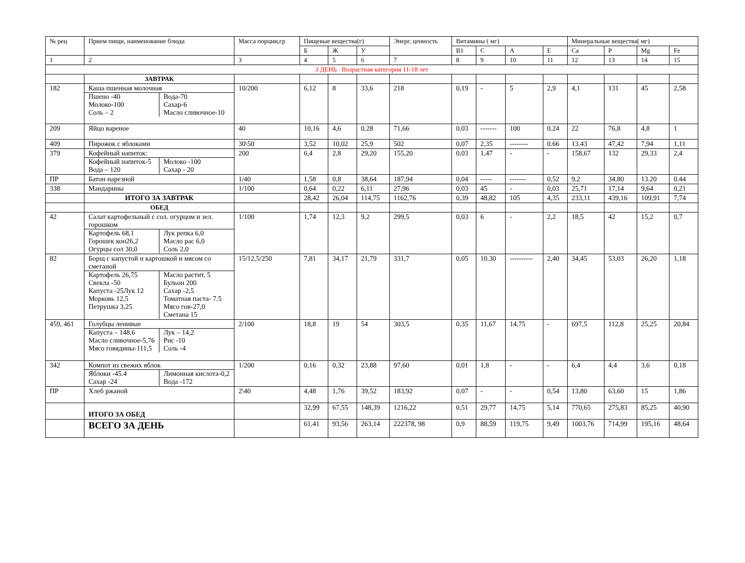| № рец | Прием пищи, наименование блюда | Масса порции,гр | Пищевые вещества(г) | | | Энерг, ценность | Витамины ( мг) | | | | Минеральные вещества( мг) | | | |
| --- | --- | --- | --- | --- | --- | --- | --- | --- | --- | --- | --- | --- | --- | --- |
| | | | Б | Ж | У | | В1 | С | А | Е | Ca | P | Mg | Fe |
| 1 | 2 | 3 | 4 | 5 | 6 | 7 | 8 | 9 | 10 | 11 | 12 | 13 | 14 | 15 |
| 3 ДЕНЬ Возрастная категория 11-18 лет | | | | | | | | | | | | | | |
| | ЗАВТРАК | | | | | | | | | | | | | |
| 182 | Каша пшенная молочная / Пшено -40 Молоко-100 Соль – 2 / Вода-70 Сахар-6 Масло сливочное-10 / | 10/200 | 6,12 | 8 | 33,6 | 218 | 0,19 | - | 5 | 2,9 | 4,1 | 131 | 45 | 2,58 |
| 209 | Яйцо вареное | 40 | 10,16 | 4,6 | 0.28 | 71,66 | 0,03 | ------- | 100 | 0.24 | 22 | 76,8 | 4,8 | 1 |
| 409 | Пирожок с яблоками | 30\50 | 3,52 | 10,02 | 25,9 | 502 | 0,07 | 2,35 | -------- | 0.66 | 13.43 | 47,42 | 7,94 | 1,11 |
| 379 | Кофейный напиток: / Кофейный напиток-5 Вода – 120 / Молоко -100 Сахар - 20 / | 200 | 6,4 | 2,8 | 29,20 | 155,20 | 0,03 | 1,47 | - | - | 158,67 | 132 | 29,33 | 2,4 |
| ПР | Батон нарезной | 1/40 | 1,58 | 0,8 | 38,64 | 187,94 | 0,04 | ----- | ------- | 0,52 | 9,2 | 34.80 | 13.20 | 0.44 |
| 338 | Мандарины | 1/100 | 0,64 | 0,22 | 6,11 | 27,96 | 0,03 | 45 | - | 0,03 | 25,71 | 17,14 | 9,64 | 0,21 |
| | ИТОГО ЗА ЗАВТРАК | | 28,42 | 26,04 | 114,75 | 1162,76 | 0,39 | 48,82 | 105 | 4,35 | 233,11 | 439,16 | 109,91 | 7,74 |
| | ОБЕД | | | | | | | | | | | | | |
| 42 | Салат картофельный с сол. огурцом и зел. горошком / Картофель 68,1 Горошек кон26,2 Огурцы сол 30,0 / Лук репка 6,0 Масло рас 6,0 Соль 2,0 / | 1/100 | 1,74 | 12,3 | 9,2 | 299,5 | 0,03 | 6 | - | 2,2 | 18,5 | 42 | 15,2 | 0,7 |
| 82 | Борщ с капустой и картошкой и мясом со сметаной / Картофель 26,75 Свекла -50 Капуста -25Лук 12 Морковь 12,5 Петрушка 3,25 / Масло растит, 5 Бульон 200 Сахар -2,5 Томатная паста- 7.5 Мясо гов-27,0 Сметана 15 / | 15/12,5/250 | 7,81 | 34,17 | 21,79 | 331,7 | 0,05 | 10.30 | ---------- | 2,40 | 34,45 | 53,03 | 26,20 | 1,18 |
| 459, 461 | Голубцы ленивые / Капуста – 148,6 Масло сливочное-5,76 Мясо говядины-111,5 / Лук – 14,2 Рис -10 Соль -4 / | 2/100 | 18,8 | 19 | 54 | 303,5 | 0,35 | 11,67 | 14,75 | - | 697,5 | 112,8 | 25,25 | 20,84 |
| 342 | Компот из свежих яблок / Яблоки -45.4 Сахар -24 / Лимонная кислота-0,2 Вода -172 / | 1/200 | 0,16 | 0,32 | 23,88 | 97,60 | 0,01 | 1,8 | - | - | 6,4 | 4,4 | 3,6 | 0,18 |
| ПР | Хлеб ржаной | 2\40 | 4,48 | 1,76 | 39,52 | 183,92 | 0,07 | - | - | 0,54 | 13,80 | 63,60 | 15 | 1,86 |
| | ИТОГО ЗА ОБЕД | | 32,99 | 67,55 | 148,39 | 1216,22 | 0,51 | 29,77 | 14,75 | 5,14 | 770,65 | 275,83 | 85,25 | 40,90 |
| | ВСЕГО ЗА ДЕНЬ | | 61,41 | 93,56 | 263,14 | 222378, 98 | 0,9 | 88,59 | 119,75 | 9,49 | 1003,76 | 714,99 | 195,16 | 48,64 |